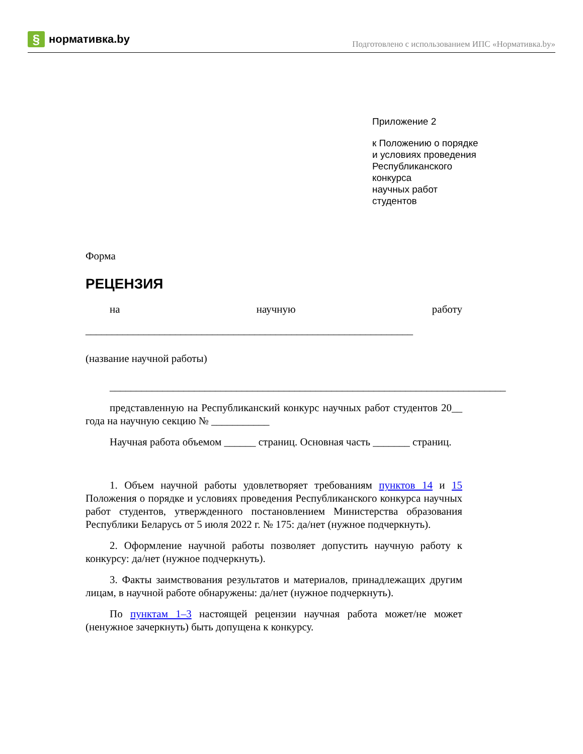§ нормативка.by
Подготовлено с использованием ИПС «Нормативка.by»
Приложение 2
к Положению о порядке
и условиях проведения
Республиканского
конкурса
научных работ
студентов
Форма
РЕЦЕНЗИЯ
на научную работу
______________________________________________________________
(название научной работы)
___________________________________________________________________________
представленную на Республиканский конкурс научных работ студентов 20__ года на научную секцию № ___________
Научная работа объемом ______ страниц. Основная часть _______ страниц.
1. Объем научной работы удовлетворяет требованиям пунктов 14 и 15 Положения о порядке и условиях проведения Республиканского конкурса научных работ студентов, утвержденного постановлением Министерства образования Республики Беларусь от 5 июля 2022 г. № 175: да/нет (нужное подчеркнуть).
2. Оформление научной работы позволяет допустить научную работу к конкурсу: да/нет (нужное подчеркнуть).
3. Факты заимствования результатов и материалов, принадлежащих другим лицам, в научной работе обнаружены: да/нет (нужное подчеркнуть).
По пунктам 1–3 настоящей рецензии научная работа может/не может (ненужное зачеркнуть) быть допущена к конкурсу.